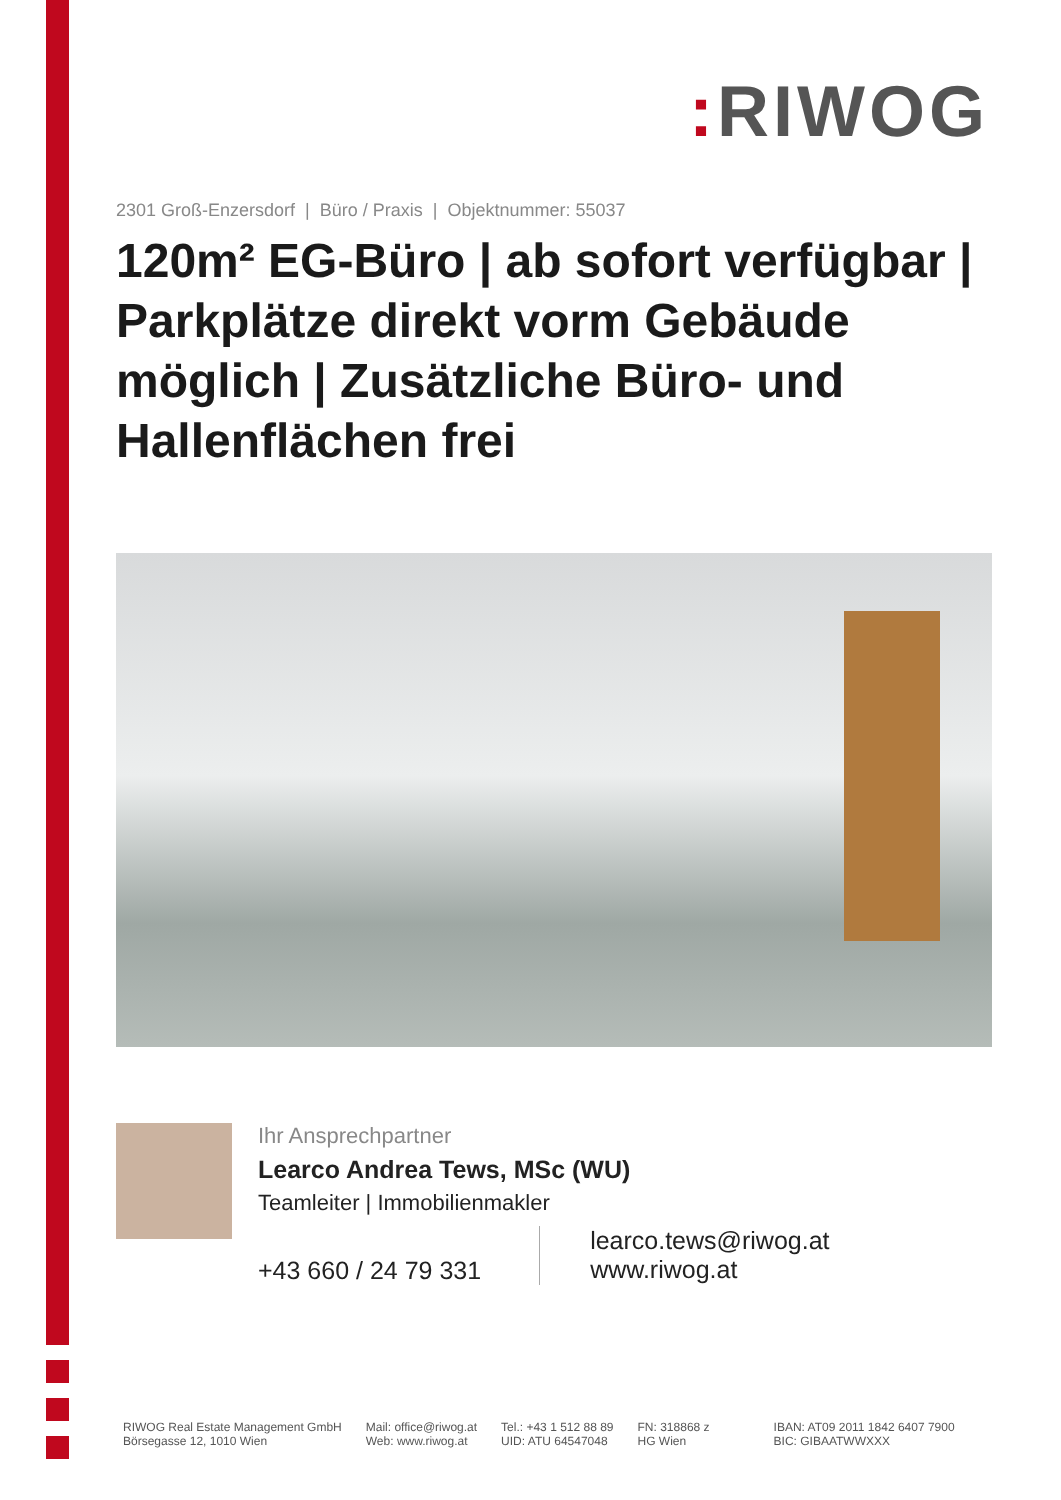: RIWOG
2301 Groß-Enzersdorf | Büro / Praxis | Objektnummer: 55037
120m² EG-Büro | ab sofort verfügbar | Parkplätze direkt vorm Gebäude möglich | Zusätzliche Büro- und Hallenflächen frei
Ihr Ansprechpartner
Learco Andrea Tews, MSc (WU)
Teamleiter | Immobilienmakler
+43 660 / 24 79 331
learco.tews@riwog.at
www.riwog.at
RIWOG Real Estate Management GmbH
Börsegasse 12, 1010 Wien
Mail: office@riwog.at
Web: www.riwog.at
Tel.: +43 1 512 88 89
UID: ATU 64547048
FN: 318868 z
HG Wien
IBAN: AT09 2011 1842 6407 7900
BIC: GIBAATWWXXX